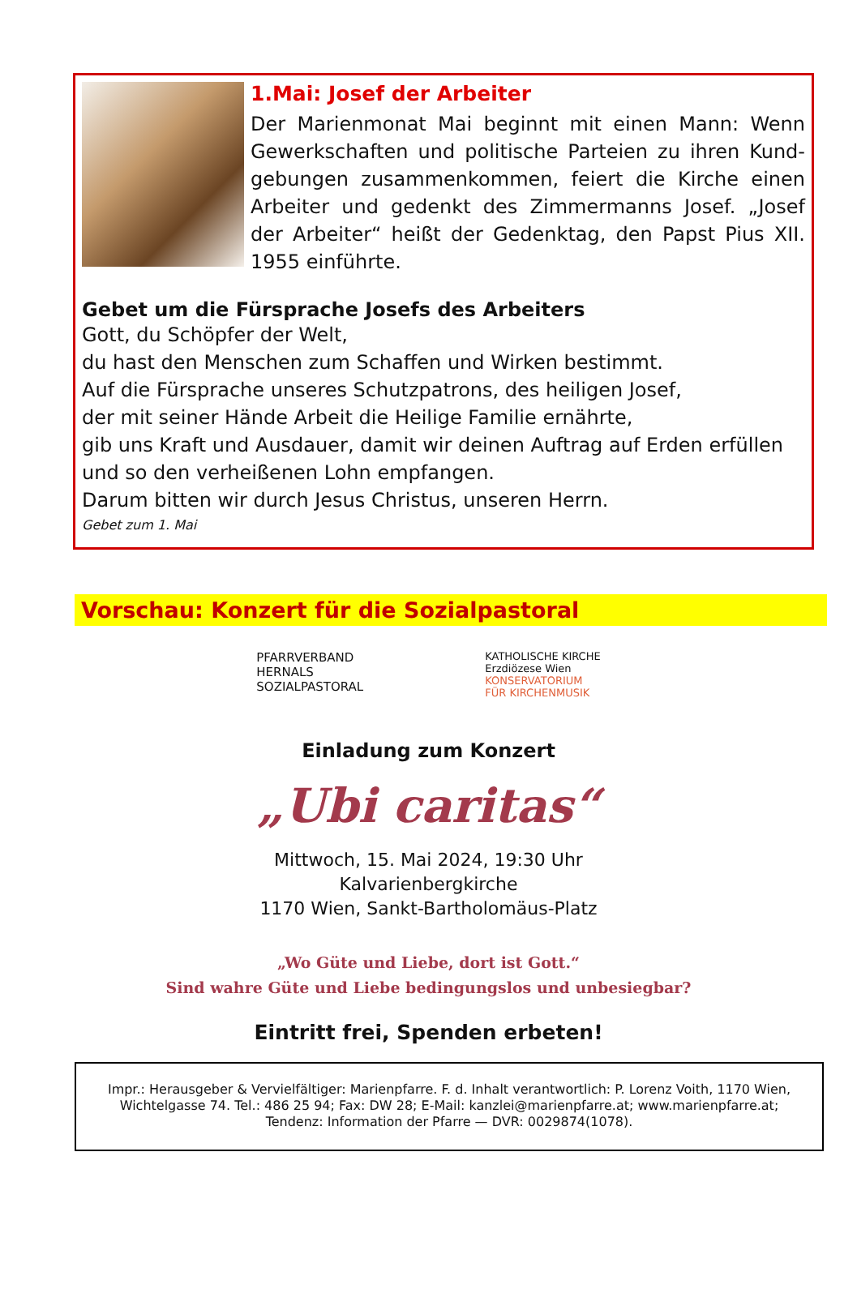1.Mai: Josef der Arbeiter
Der Marienmonat Mai beginnt mit einen Mann: Wenn Gewerkschaften und politische Parteien zu ihren Kund­gebungen zusammenkommen, feiert die Kirche einen Arbeiter und gedenkt des Zimmermanns Josef. „Josef der Arbeiter“ heißt der Gedenktag, den Papst Pius XII. 1955 einführte.
Gebet um die Fürsprache Josefs des Arbeiters
Gott, du Schöpfer der Welt,
du hast den Menschen zum Schaffen und Wirken bestimmt.
Auf die Fürsprache unseres Schutzpatrons, des heiligen Josef,
der mit seiner Hände Arbeit die Heilige Familie ernährte,
gib uns Kraft und Ausdauer, damit wir deinen Auftrag auf Erden erfüllen und so den verheißenen Lohn empfangen.
Darum bitten wir durch Jesus Christus, unseren Herrn.
Gebet zum 1. Mai
Vorschau: Konzert für die Sozialpastoral
PFARRVERBAND
HERNALS
SOZIALPASTORAL
KATHOLISCHE KIRCHE
Erzdiözese Wien
KONSERVATORIUM
FÜR KIRCHENMUSIK
Einladung zum Konzert
„Ubi caritas“
Mittwoch, 15. Mai 2024, 19:30 Uhr
Kalvarienbergkirche
1170 Wien, Sankt-Bartholomäus-Platz
„Wo Güte und Liebe, dort ist Gott.“
Sind wahre Güte und Liebe bedingungslos und unbesiegbar?
Eintritt frei, Spenden erbeten!
Impr.: Herausgeber & Vervielfältiger: Marienpfarre. F. d. Inhalt verantwortlich: P. Lorenz Voith, 1170 Wien, Wichtelgasse 74. Tel.: 486 25 94; Fax: DW 28; E-Mail: kanzlei@marienpfarre.at; www.marienpfarre.at; Tendenz: Information der Pfarre — DVR: 0029874(1078).